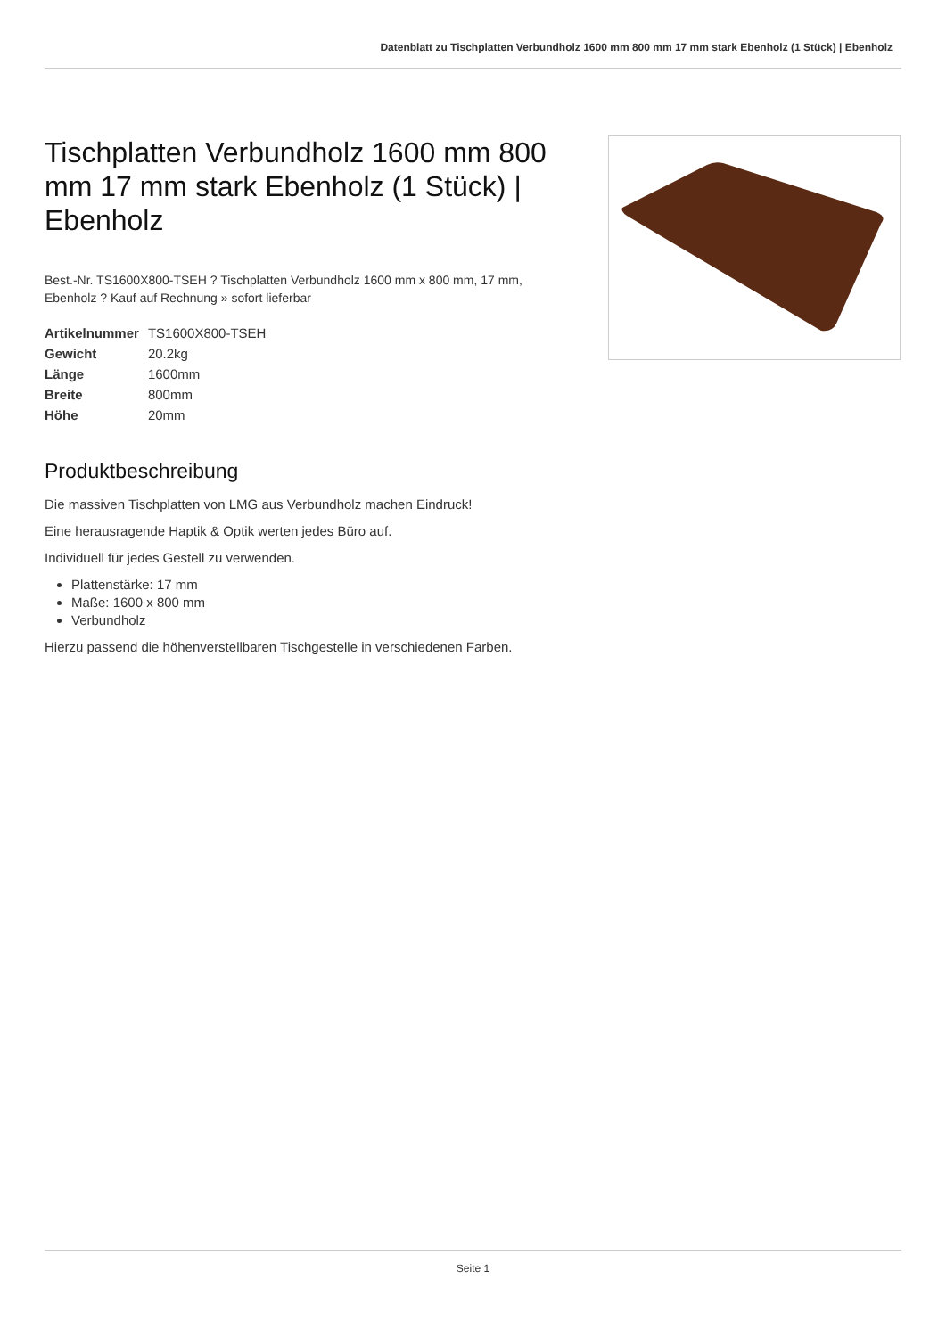Datenblatt zu Tischplatten Verbundholz 1600 mm 800 mm 17 mm stark Ebenholz (1 Stück) | Ebenholz
Tischplatten Verbundholz 1600 mm 800 mm 17 mm stark Ebenholz (1 Stück) | Ebenholz
Best.-Nr. TS1600X800-TSEH ? Tischplatten Verbundholz 1600 mm x 800 mm, 17 mm, Ebenholz ? Kauf auf Rechnung » sofort lieferbar
| Artikelnummer | TS1600X800-TSEH |
| Gewicht | 20.2kg |
| Länge | 1600mm |
| Breite | 800mm |
| Höhe | 20mm |
Produktbeschreibung
Die massiven Tischplatten von LMG aus Verbundholz machen Eindruck!
Eine herausragende Haptik & Optik werten jedes Büro auf.
Individuell für jedes Gestell zu verwenden.
Plattenstärke: 17 mm
Maße: 1600 x 800 mm
Verbundholz
Hierzu passend die höhenverstellbaren Tischgestelle in verschiedenen Farben.
Seite 1